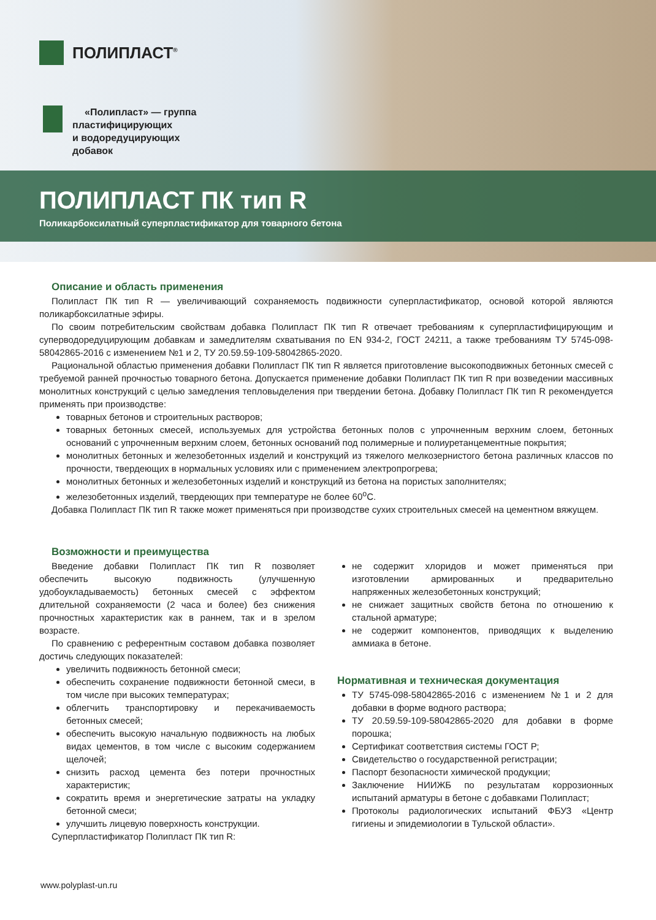ПОЛИПЛАСТ<sup>®</sup>
«Полипласт» — группа
пластифицирующих
и водоредуцирующих
добавок
ПОЛИПЛАСТ ПК тип R
Поликарбоксилатный суперпластификатор для товарного бетона
Описание и область применения
Полипласт ПК тип R — увеличивающий сохраняемость подвижности суперпластификатор, основой которой являются поликарбоксилатные эфиры.
По своим потребительским свойствам добавка Полипласт ПК тип R отвечает требованиям к суперпластифицирующим и суперводоредуцирующим добавкам и замедлителям схватывания по EN 934-2, ГОСТ 24211, а также требованиям ТУ 5745-098-58042865-2016 с изменением №1 и 2, ТУ 20.59.59-109-58042865-2020.
Рациональной областью применения добавки Полипласт ПК тип R является приготовление высокоподвижных бетонных смесей с требуемой ранней прочностью товарного бетона. Допускается применение добавки Полипласт ПК тип R при возведении массивных монолитных конструкций с целью замедления тепловыделения при твердении бетона. Добавку Полипласт ПК тип R рекомендуется применять при производстве:
товарных бетонов и строительных растворов;
товарных бетонных смесей, используемых для устройства бетонных полов с упрочненным верхним слоем, бетонных оснований с упрочненным верхним слоем, бетонных оснований под полимерные и полиуретанцементные покрытия;
монолитных бетонных и железобетонных изделий и конструкций из тяжелого мелкозернистого бетона различных классов по прочности, твердеющих в нормальных условиях или с применением электропрогрева;
монолитных бетонных и железобетонных изделий и конструкций из бетона на пористых заполнителях;
железобетонных изделий, твердеющих при температуре не более 60<sup>о</sup>С.
Добавка Полипласт ПК тип R также может применяться при производстве сухих строительных смесей на цементном вяжущем.
Возможности и преимущества
Введение добавки Полипласт ПК тип R позволяет обеспечить высокую подвижность (улучшенную удобоукладываемость) бетонных смесей с эффектом длительной сохраняемости (2 часа и более) без снижения прочностных характеристик как в раннем, так и в зрелом возрасте.
По сравнению с референтным составом добавка позволяет достичь следующих показателей:
увеличить подвижность бетонной смеси;
обеспечить сохранение подвижности бетонной смеси, в том числе при высоких температурах;
облегчить транспортировку и перекачиваемость бетонных смесей;
обеспечить высокую начальную подвижность на любых видах цементов, в том числе с высоким содержанием щелочей;
снизить расход цемента без потери прочностных характеристик;
сократить время и энергетические затраты на укладку бетонной смеси;
улучшить лицевую поверхность конструкции.
Суперпластификатор Полипласт ПК тип R:
не содержит хлоридов и может применяться при изготовлении армированных и предварительно напряженных железобетонных конструкций;
не снижает защитных свойств бетона по отношению к стальной арматуре;
не содержит компонентов, приводящих к выделению аммиака в бетоне.
Нормативная и техническая документация
ТУ 5745-098-58042865-2016 с изменением №1 и 2 для добавки в форме водного раствора;
ТУ 20.59.59-109-58042865-2020 для добавки в форме порошка;
Сертификат соответствия системы ГОСТ Р;
Свидетельство о государственной регистрации;
Паспорт безопасности химической продукции;
Заключение НИИЖБ по результатам коррозионных испытаний арматуры в бетоне с добавками Полипласт;
Протоколы радиологических испытаний ФБУЗ «Центр гигиены и эпидемиологии в Тульской области».
www.polyplast-un.ru